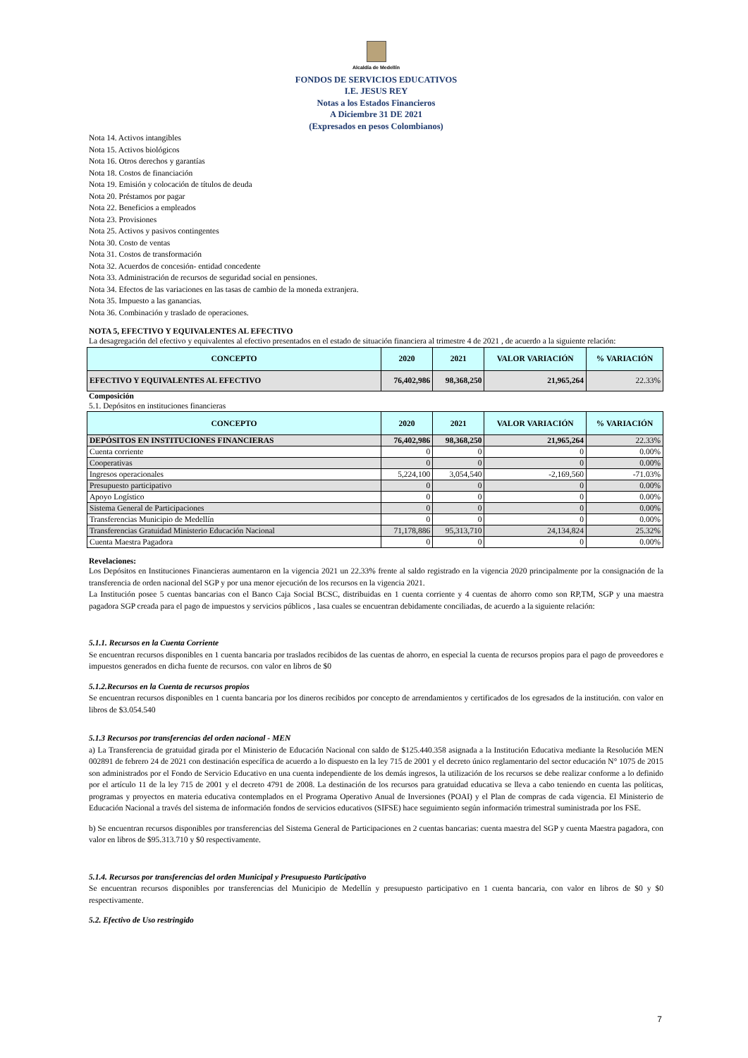Alcaldía de Medellín
FONDOS DE SERVICIOS EDUCATIVOS
I.E. JESUS REY
Notas a los Estados Financieros
A Diciembre 31 DE 2021
(Expresados en pesos Colombianos)
Nota 14. Activos intangibles
Nota 15. Activos biológicos
Nota 16. Otros derechos y garantías
Nota 18. Costos de financiación
Nota 19. Emisión y colocación de títulos de deuda
Nota 20. Préstamos por pagar
Nota 22. Beneficios a empleados
Nota 23. Provisiones
Nota 25. Activos y pasivos contingentes
Nota 30. Costo de ventas
Nota 31. Costos de transformación
Nota 32. Acuerdos de concesión- entidad concedente
Nota 33. Administración de recursos de seguridad social en pensiones.
Nota 34. Efectos de las variaciones en las tasas de cambio de la moneda extranjera.
Nota 35. Impuesto a las ganancias.
Nota 36. Combinación y traslado de operaciones.
NOTA 5, EFECTIVO Y EQUIVALENTES AL EFECTIVO
La desagregación del efectivo y equivalentes al efectivo presentados en el estado de situación financiera al trimestre 4 de 2021 , de acuerdo a la siguiente relación:
| CONCEPTO | 2020 | 2021 | VALOR VARIACIÓN | % VARIACIÓN |
| --- | --- | --- | --- | --- |
| EFECTIVO Y EQUIVALENTES AL EFECTIVO | 76,402,986 | 98,368,250 | 21,965,264 | 22.33% |
Composición
5.1. Depósitos en instituciones financieras
| CONCEPTO | 2020 | 2021 | VALOR VARIACIÓN | % VARIACIÓN |
| --- | --- | --- | --- | --- |
| DEPÓSITOS EN INSTITUCIONES FINANCIERAS | 76,402,986 | 98,368,250 | 21,965,264 | 22.33% |
| Cuenta corriente | 0 | 0 | 0 | 0.00% |
| Cooperativas | 0 | 0 | 0 | 0.00% |
| Ingresos operacionales | 5,224,100 | 3,054,540 | -2,169,560 | -71.03% |
| Presupuesto participativo | 0 | 0 | 0 | 0.00% |
| Apoyo Logístico | 0 | 0 | 0 | 0.00% |
| Sistema General de Participaciones | 0 | 0 | 0 | 0.00% |
| Transferencias Municipio de Medellín | 0 | 0 | 0 | 0.00% |
| Transferencias Gratuidad Ministerio Educación Nacional | 71,178,886 | 95,313,710 | 24,134,824 | 25.32% |
| Cuenta Maestra Pagadora | 0 | 0 | 0 | 0.00% |
Revelaciones:
Los Depósitos en Instituciones Financieras aumentaron en la vigencia 2021 un 22.33% frente al saldo registrado en la vigencia 2020 principalmente por la consignación de la transferencia de orden nacional del SGP y por una menor ejecución de los recursos en la vigencia 2021.
La Institución posee 5 cuentas bancarias con el Banco Caja Social BCSC, distribuidas en 1 cuenta corriente y 4 cuentas de ahorro como son RP,TM, SGP y una maestra pagadora SGP creada para el pago de impuestos y servicios públicos , lasa cuales se encuentran debidamente conciliadas, de acuerdo a la siguiente relación:
5.1.1. Recursos en la Cuenta Corriente
Se encuentran recursos disponibles en 1 cuenta bancaria por traslados recibidos de las cuentas de ahorro, en especial la cuenta de recursos propios para el pago de proveedores e impuestos generados en dicha fuente de recursos. con valor en libros de $0
5.1.2.Recursos en la Cuenta de recursos propios
Se encuentran recursos disponibles en 1 cuenta bancaria por los dineros recibidos por concepto de arrendamientos y certificados de los egresados de la institución. con valor en libros de $3.054.540
5.1.3 Recursos por transferencias del orden nacional - MEN
a) La Transferencia de gratuidad girada por el Ministerio de Educación Nacional con saldo de $125.440.358 asignada a la Institución Educativa mediante la Resolución MEN 002891 de febrero 24 de 2021 con destinación específica de acuerdo a lo dispuesto en la ley 715 de 2001 y el decreto único reglamentario del sector educación N° 1075 de 2015 son administrados por el Fondo de Servicio Educativo en una cuenta independiente de los demás ingresos, la utilización de los recursos se debe realizar conforme a lo definido por el artículo 11 de la ley 715 de 2001 y el decreto 4791 de 2008. La destinación de los recursos para gratuidad educativa se lleva a cabo teniendo en cuenta las políticas, programas y proyectos en materia educativa contemplados en el Programa Operativo Anual de Inversiones (POAI) y el Plan de compras de cada vigencia. El Ministerio de Educación Nacional a través del sistema de información fondos de servicios educativos (SIFSE) hace seguimiento según información trimestral suministrada por los FSE.
b) Se encuentran recursos disponibles por transferencias del Sistema General de Participaciones en 2 cuentas bancarias: cuenta maestra del SGP y cuenta Maestra pagadora, con valor en libros de $95.313.710 y $0 respectivamente.
5.1.4. Recursos por transferencias del orden Municipal y Presupuesto Participativo
Se encuentran recursos disponibles por transferencias del Municipio de Medellín y presupuesto participativo en 1 cuenta bancaria, con valor en libros de $0 y $0 respectivamente.
5.2. Efectivo de Uso restringido
7